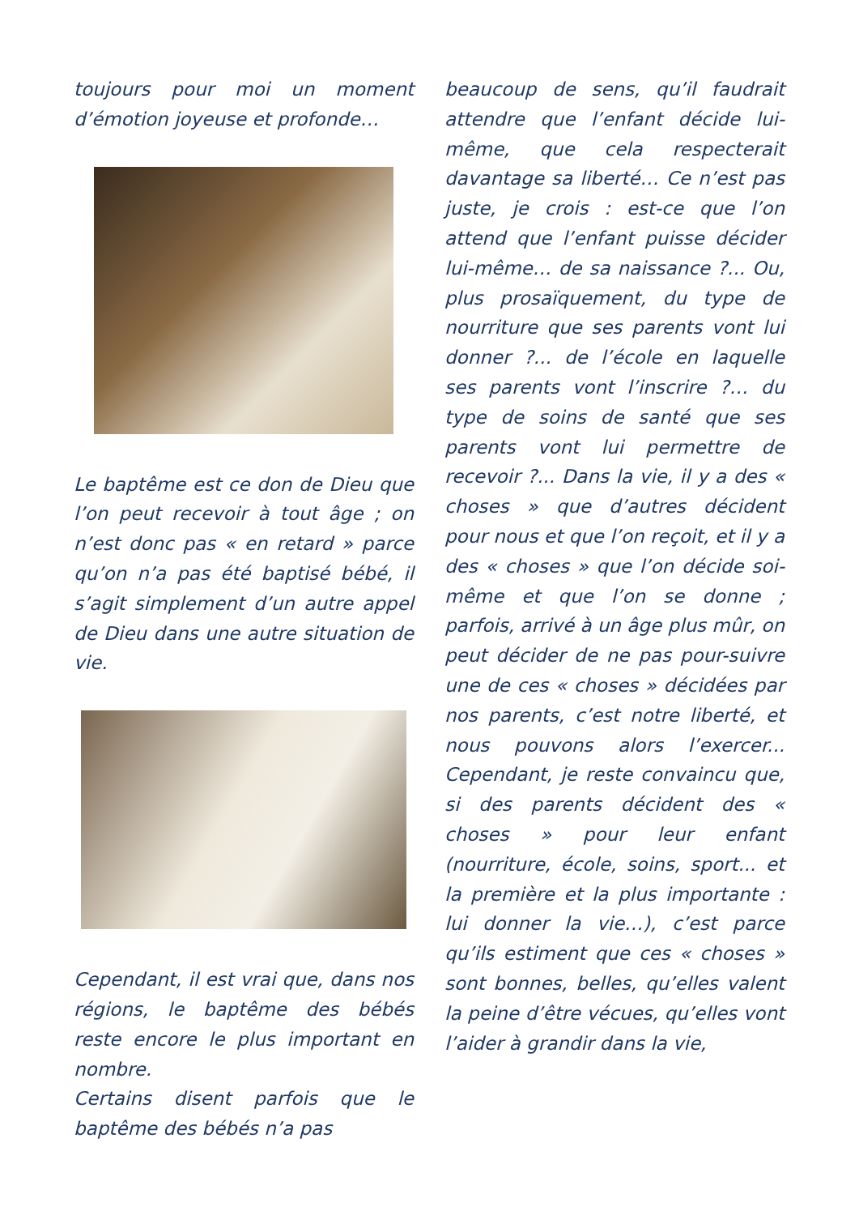toujours pour moi un moment d’émotion joyeuse et profonde…
Le baptême est ce don de Dieu que l’on peut recevoir à tout âge ; on n’est donc pas « en retard » parce qu’on n’a pas été baptisé bébé, il s’agit simplement d’un autre appel de Dieu dans une autre situation de vie.
Cependant, il est vrai que, dans nos régions, le baptême des bébés reste encore le plus important en nombre.
Certains disent parfois que le baptême des bébés n’a pas
beaucoup de sens, qu’il faudrait attendre que l’enfant décide lui-même, que cela respecterait davantage sa liberté… Ce n’est pas juste, je crois : est-ce que l’on attend que l’enfant puisse décider lui-même… de sa naissance ?... Ou, plus prosaïquement, du type de nourriture que ses parents vont lui donner ?... de l’école en laquelle ses parents vont l’inscrire ?… du type de soins de santé que ses parents vont lui permettre de recevoir ?... Dans la vie, il y a des « choses » que d’autres décident pour nous et que l’on reçoit, et il y a des « choses » que l’on décide soi-même et que l’on se donne ; parfois, arrivé à un âge plus mûr, on peut décider de ne pas pour-suivre une de ces « choses » décidées par nos parents, c’est notre liberté, et nous pouvons alors l’exercer... Cependant, je reste convaincu que, si des parents décident des « choses » pour leur enfant (nourriture, école, soins, sport... et la première et la plus importante : lui donner la vie…), c’est parce qu’ils estiment que ces « choses » sont bonnes, belles, qu’elles valent la peine d’être vécues, qu’elles vont l’aider à grandir dans la vie,